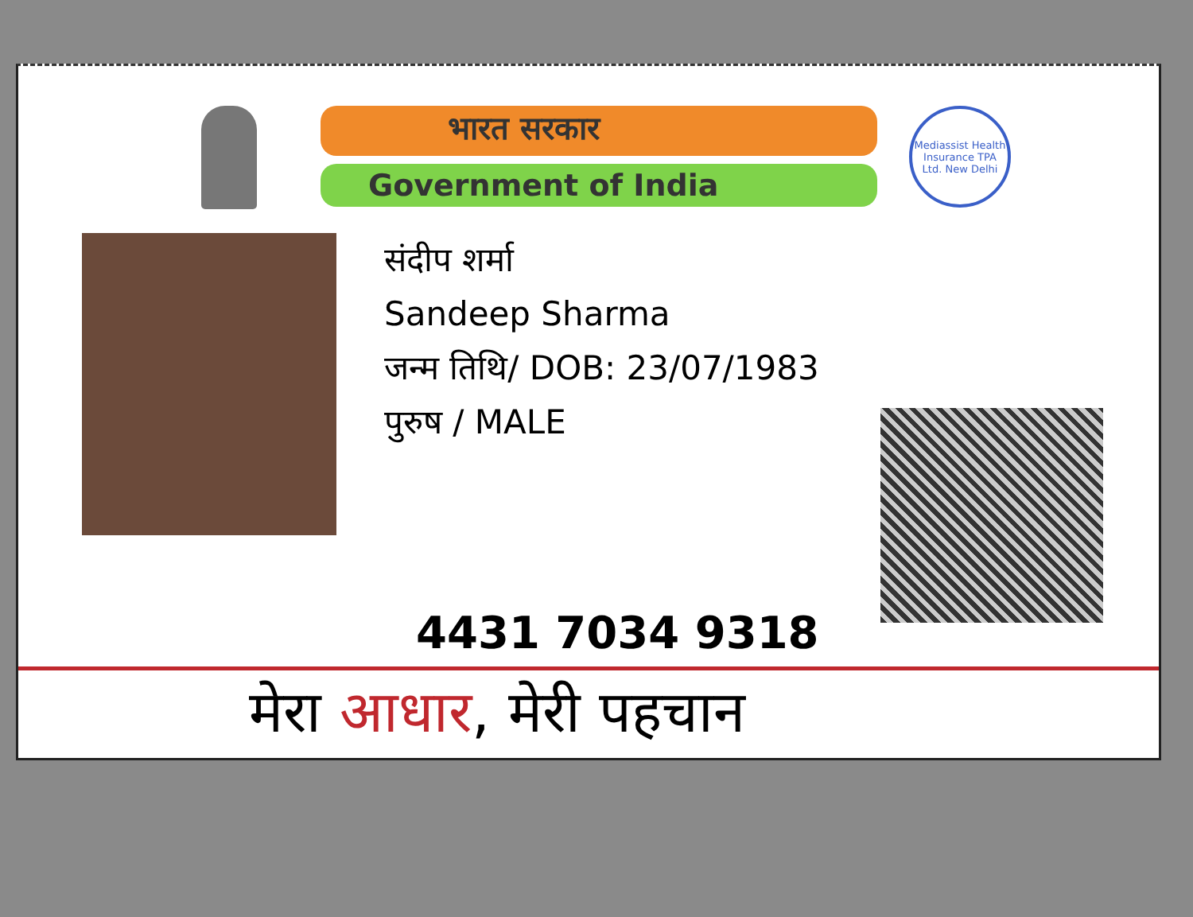भारत सरकार
Government of India
Mediassist Health Insurance TPA Ltd. New Delhi
संदीप शर्मा
Sandeep Sharma
जन्म तिथि/ DOB: 23/07/1983
पुरुष / MALE
4431 7034 9318
मेरा आधार, मेरी पहचान